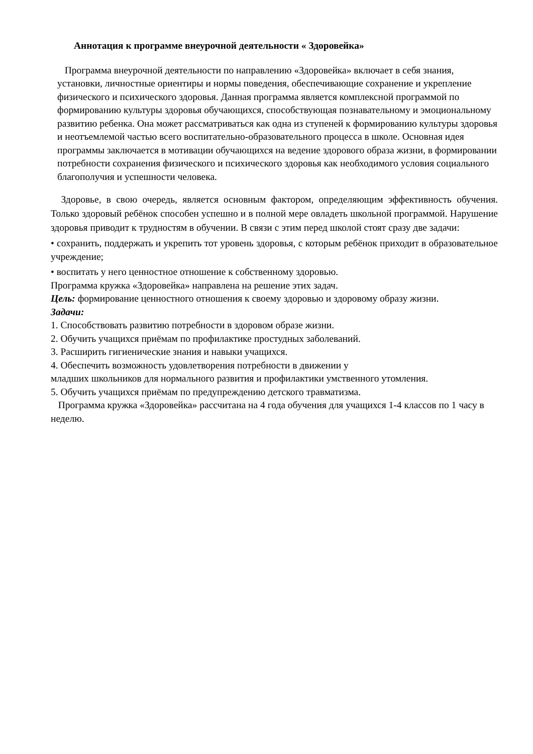Аннотация к программе внеурочной деятельности « Здоровейка»
Программа внеурочной деятельности по направлению «Здоровейка» включает в себя знания, установки, личностные ориентиры и нормы поведения, обеспечивающие сохранение и укрепление физического и психического здоровья. Данная программа является комплексной программой по формированию культуры здоровья обучающихся, способствующая познавательному и эмоциональному развитию ребенка. Она может рассматриваться как одна из ступеней к формированию культуры здоровья и неотъемлемой частью всего воспитательно-образовательного процесса в школе. Основная идея программы заключается в мотивации обучающихся на ведение здорового образа жизни, в формировании потребности сохранения физического и психического здоровья как необходимого условия социального благополучия и успешности человека.
Здоровье, в свою очередь, является основным фактором, определяющим эффективность обучения. Только здоровый ребёнок способен успешно и в полной мере овладеть школьной программой. Нарушение здоровья приводит к трудностям в обучении. В связи с этим перед школой стоят сразу две задачи:
• сохранить, поддержать и укрепить тот уровень здоровья, с которым ребёнок приходит в образовательное учреждение;
• воспитать у него ценностное отношение к собственному здоровью.
Программа кружка «Здоровейка» направлена на решение этих задач.
Цель: формирование ценностного отношения к своему здоровью и здоровому образу жизни.
Задачи:
1. Способствовать развитию потребности в здоровом образе жизни.
2. Обучить учащихся приёмам по профилактике простудных заболеваний.
3. Расширить гигиенические знания и навыки учащихся.
4. Обеспечить возможность удовлетворения потребности в движении у
младших школьников для нормального развития и профилактики умственного утомления.
5. Обучить учащихся приёмам по предупреждению детского травматизма.
Программа кружка «Здоровейка» рассчитана на 4 года обучения для учащихся 1-4 классов по 1 часу в неделю.